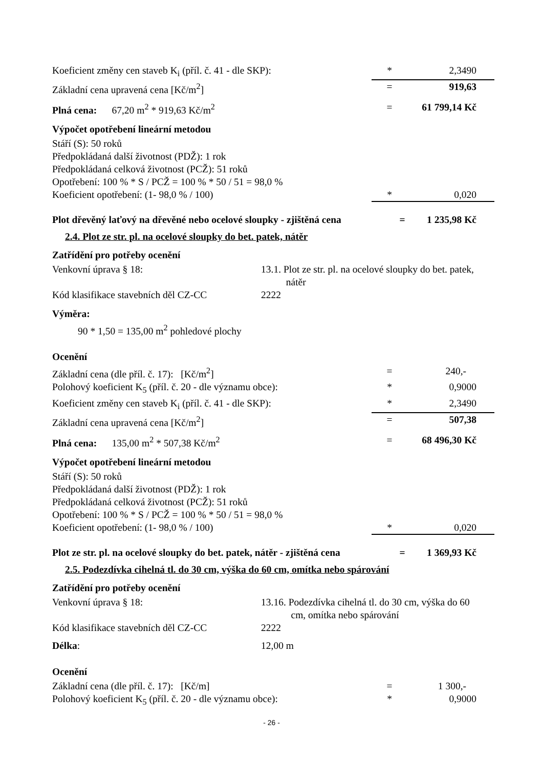Koeficient změny cen staveb K<sub>i</sub> (příl. č. 41 - dle SKP):
* 2,3490
Základní cena upravená cena [Kč/m<sup>2</sup>]
= 919,63
Plná cena: 67,20 m<sup>2</sup> * 919,63 Kč/m<sup>2</sup>
= 61 799,14 Kč
Výpočet opotřebení lineární metodou
Stáří (S): 50 roků
Předpokládaná další životnost (PDŽ): 1 rok
Předpokládaná celková životnost (PCŽ): 51 roků
Opotřebení: 100 % * S / PCŽ = 100 % * 50 / 51 = 98,0 %
Koeficient opotřebení: (1- 98,0 % / 100)
* 0,020
Plot dřevěný laťový na dřevěné nebo ocelové sloupky - zjištěná cena
= 1 235,98 Kč
2.4. Plot ze str. pl. na ocelové sloupky do bet. patek, nátěr
Zatřídění pro potřeby ocenění
Venkovní úprava § 18: 13.1. Plot ze str. pl. na ocelové sloupky do bet. patek,
nátěr
Kód klasifikace stavebních děl CZ-CC
2222
Výměra:
90 * 1,50 = 135,00 m<sup>2</sup> pohledové plochy
Ocenění
Základní cena (dle příl. č. 17): [Kč/m<sup>2</sup>]
= 240,-
Polohový koeficient K<sub>5</sub> (příl. č. 20 - dle významu obce):
* 0,9000
Koeficient změny cen staveb K<sub>i</sub> (příl. č. 41 - dle SKP):
* 2,3490
Základní cena upravená cena [Kč/m<sup>2</sup>]
= 507,38
Plná cena: 135,00 m<sup>2</sup> * 507,38 Kč/m<sup>2</sup>
= 68 496,30 Kč
Výpočet opotřebení lineární metodou
Stáří (S): 50 roků
Předpokládaná další životnost (PDŽ): 1 rok
Předpokládaná celková životnost (PCŽ): 51 roků
Opotřebení: 100 % * S / PCŽ = 100 % * 50 / 51 = 98,0 %
Koeficient opotřebení: (1- 98,0 % / 100)
* 0,020
Plot ze str. pl. na ocelové sloupky do bet. patek, nátěr - zjištěná cena
= 1 369,93 Kč
2.5. Podezdívka cihelná tl. do 30 cm, výška do 60 cm, omítka nebo spárování
Zatřídění pro potřeby ocenění
Venkovní úprava § 18: 13.16. Podezdívka cihelná tl. do 30 cm, výška do 60
cm, omítka nebo spárování
Kód klasifikace stavebních děl CZ-CC
2222
Délka: 12,00 m
Ocenění
Základní cena (dle příl. č. 17): [Kč/m]
= 1 300,-
Polohový koeficient K<sub>5</sub> (příl. č. 20 - dle významu obce):
* 0,9000
- 26 -